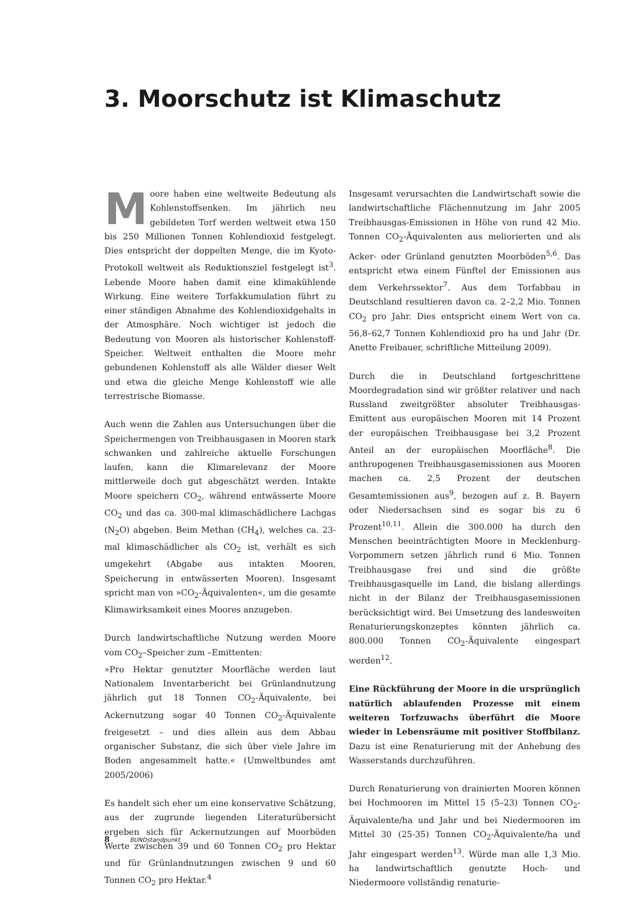3. Moorschutz ist Klimaschutz
Moore haben eine weltweite Bedeutung als Kohlenstoffsenken. Im jährlich neu gebildeten Torf werden weltweit etwa 150 bis 250 Millionen Tonnen Kohlendioxid festgelegt. Dies entspricht der doppelten Menge, die im Kyoto-Protokoll weltweit als Reduktionsziel festgelegt ist<sup>3</sup>. Lebende Moore haben damit eine klimakühlende Wirkung. Eine weitere Torfakkumulation führt zu einer ständigen Abnahme des Kohlendioxidgehalts in der Atmosphäre. Noch wichtiger ist jedoch die Bedeutung von Mooren als historischer Kohlenstoff-Speicher. Weltweit enthalten die Moore mehr gebundenen Kohlenstoff als alle Wälder dieser Welt und etwa die gleiche Menge Kohlenstoff wie alle terrestrische Biomasse.
Auch wenn die Zahlen aus Untersuchungen über die Speichermengen von Treibhausgasen in Mooren stark schwanken und zahlreiche aktuelle Forschungen laufen, kann die Klimarelevanz der Moore mittlerweile doch gut abgeschätzt werden. Intakte Moore speichern CO<sub>2</sub>, während entwässerte Moore CO<sub>2</sub> und das ca. 300-mal klimaschädlichere Lachgas (N<sub>2</sub>O) abgeben. Beim Methan (CH<sub>4</sub>), welches ca. 23-mal klimaschädlicher als CO<sub>2</sub> ist, verhält es sich umgekehrt (Abgabe aus intakten Mooren, Speicherung in entwässerten Mooren). Insgesamt spricht man von »CO<sub>2</sub>-Äquivalenten«, um die gesamte Klimawirksamkeit eines Moores anzugeben.
Durch landwirtschaftliche Nutzung werden Moore vom CO<sub>2</sub>–Speicher zum –Emittenten:
»Pro Hektar genutzter Moorfläche werden laut Nationalem Inventarbericht bei Grünlandnutzung jährlich gut 18 Tonnen CO<sub>2</sub>-Äquivalente, bei Ackernutzung sogar 40 Tonnen CO<sub>2</sub>-Äquivalente freigesetzt – und dies allein aus dem Abbau organischer Substanz, die sich über viele Jahre im Boden angesammelt hatte.« (Umweltbundes amt 2005/2006)
Es handelt sich eher um eine konservative Schätzung, aus der zugrunde liegenden Literaturübersicht ergeben sich für Ackernutzungen auf Moorböden Werte zwischen 39 und 60 Tonnen CO<sub>2</sub> pro Hektar und für Grünlandnutzungen zwischen 9 und 60 Tonnen CO<sub>2</sub> pro Hektar.<sup>4</sup>
Insgesamt verursachten die Landwirtschaft sowie die landwirtschaftliche Flächennutzung im Jahr 2005 Treibhausgas-Emissionen in Höhe von rund 42 Mio. Tonnen CO<sub>2</sub>-Äquivalenten aus meliorierten und als Acker- oder Grünland genutzten Moorböden<sup>5,6</sup>. Das entspricht etwa einem Fünftel der Emissionen aus dem Verkehrssektor<sup>7</sup>. Aus dem Torfabbau in Deutschland resultieren davon ca. 2–2,2 Mio. Tonnen CO<sub>2</sub> pro Jahr. Dies entspricht einem Wert von ca. 56,8–62,7 Tonnen Kohlendioxid pro ha und Jahr (Dr. Anette Freibauer, schriftliche Mitteilung 2009).
Durch die in Deutschland fortgeschrittene Moordegradation sind wir größter relativer und nach Russland zweitgrößter absoluter Treibhausgas-Emittent aus europäischen Mooren mit 14 Prozent der europäischen Treibhausgase bei 3,2 Prozent Anteil an der europäischen Moorfläche<sup>8</sup>. Die anthropogenen Treibhausgasemissionen aus Mooren machen ca. 2,5 Prozent der deutschen Gesamtemissionen aus<sup>9</sup>, bezogen auf z. B. Bayern oder Niedersachsen sind es sogar bis zu 6 Prozent<sup>10,11</sup>. Allein die 300.000 ha durch den Menschen beeinträchtigten Moore in Mecklenburg-Vorpommern setzen jährlich rund 6 Mio. Tonnen Treibhausgase frei und sind die größte Treibhausgasquelle im Land, die bislang allerdings nicht in der Bilanz der Treibhausgasemissionen berücksichtigt wird. Bei Umsetzung des landesweiten Renaturierungskonzeptes könnten jährlich ca. 800.000 Tonnen CO<sub>2</sub>-Äquivalente eingespart werden<sup>12</sup>.
Eine Rückführung der Moore in die ursprünglich natürlich ablaufenden Prozesse mit einem weiteren Torfzuwachs überführt die Moore wieder in Lebensräume mit positiver Stoffbilanz. Dazu ist eine Renaturierung mit der Anhebung des Wasserstands durchzuführen.
Durch Renaturierung von drainierten Mooren können bei Hochmooren im Mittel 15 (5–23) Tonnen CO<sub>2</sub>-Äquivalente/ha und Jahr und bei Niedermooren im Mittel 30 (25-35) Tonnen CO<sub>2</sub>-Äquivalente/ha und Jahr eingespart werden<sup>13</sup>. Würde man alle 1,3 Mio. ha landwirtschaftlich genutzte Hoch- und Niedermoore vollständig renaturie-
8 BUNDstandpunkt